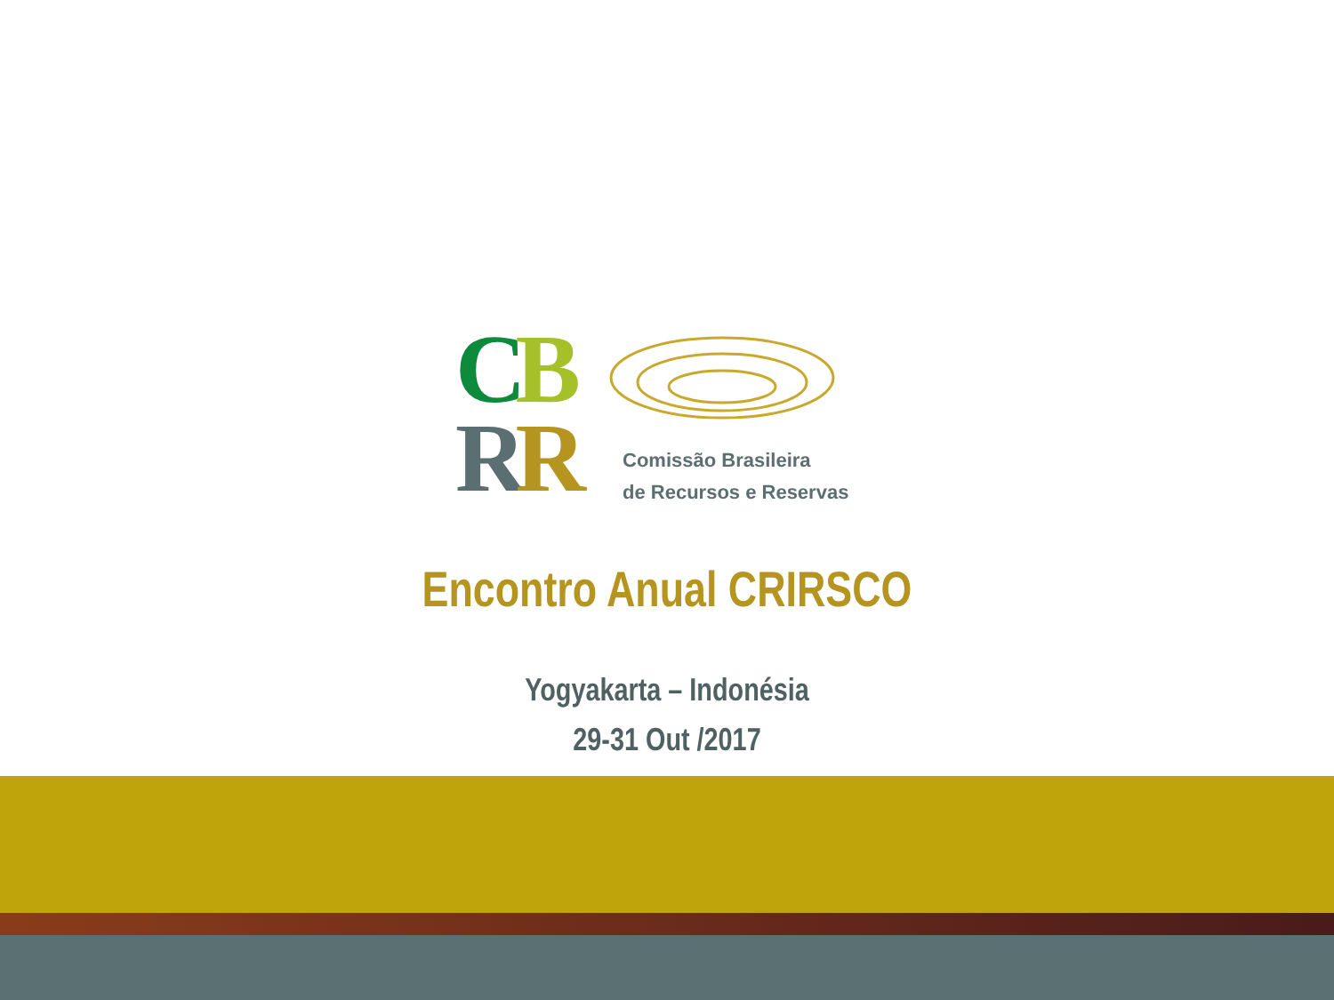CB
RR
Comissão Brasileira
de Recursos e Reservas
Encontro Anual CRIRSCO
Yogyakarta – Indonésia
29-31 Out /2017